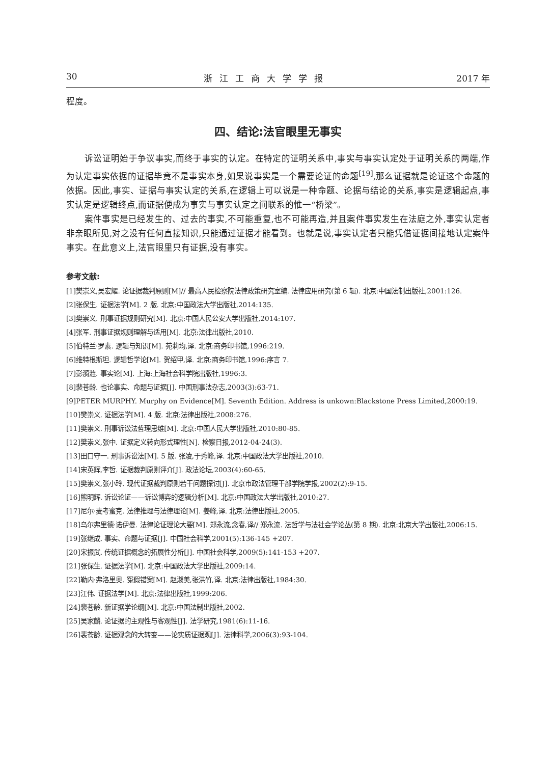30 浙江工商大学学报 2017 年
程度。
四、结论:法官眼里无事实
诉讼证明始于争议事实,而终于事实的认定。在特定的证明关系中,事实与事实认定处于证明关系的两端,作为认定事实依据的证据毕竟不是事实本身,如果说事实是一个需要论证的命题<sup>[19]</sup>,那么证据就是论证这个命题的依据。因此,事实、证据与事实认定的关系,在逻辑上可以说是一种命题、论据与结论的关系,事实是逻辑起点,事实认定是逻辑终点,而证据便成为事实与事实认定之间联系的惟一“桥梁”。
案件事实是已经发生的、过去的事实,不可能重复,也不可能再造,并且案件事实发生在法庭之外,事实认定者非亲眼所见,对之没有任何直接知识,只能通过证据才能看到。也就是说,事实认定者只能凭借证据间接地认定案件事实。在此意义上,法官眼里只有证据,没有事实。
参考文献:
[1]樊崇义,吴宏耀. 论证据裁判原则[M]// 最高人民检察院法律政策研究室编. 法律应用研究(第 6 辑). 北京:中国法制出版社,2001:126.
[2]张保生. 证据法学[M]. 2 版. 北京:中国政法大学出版社,2014:135.
[3]樊崇义. 刑事证据规则研究[M]. 北京:中国人民公安大学出版社,2014:107.
[4]张军. 刑事证据规则理解与适用[M]. 北京:法律出版社,2010.
[5]伯特兰·罗素. 逻辑与知识[M]. 苑莉均,译. 北京:商务印书馆,1996:219.
[6]维特根斯坦. 逻辑哲学论[M]. 贺绍甲,译. 北京:商务印书馆,1996:序言 7.
[7]彭漪涟. 事实论[M]. 上海:上海社会科学院出版社,1996:3.
[8]裴苍龄. 也论事实、命题与证据[J]. 中国刑事法杂志,2003(3):63-71.
[9]PETER MURPHY. Murphy on Evidence[M]. Seventh Edition. Address is unkown:Blackstone Press Limited,2000:19.
[10]樊崇义. 证据法学[M]. 4 版. 北京:法律出版社,2008:276.
[11]樊崇义. 刑事诉讼法哲理思维[M]. 北京:中国人民大学出版社,2010:80-85.
[12]樊崇义,张中. 证据定义转向形式理性[N]. 检察日报,2012-04-24(3).
[13]田口守一. 刑事诉讼法[M]. 5 版. 张凌,于秀峰,译. 北京:中国政法大学出版社,2010.
[14]宋英辉,李哲. 证据裁判原则评介[J]. 政法论坛,2003(4):60-65.
[15]樊崇义,张小玲. 现代证据裁判原则若干问题探讨[J]. 北京市政法管理干部学院学报,2002(2):9-15.
[16]熊明辉. 诉讼论证——诉讼博弈的逻辑分析[M]. 北京:中国政法大学出版社,2010:27.
[17]尼尔·麦考蜜克. 法律推理与法律理论[M]. 姜峰,译. 北京:法律出版社,2005.
[18]乌尔弗里德·诺伊曼. 法律论证理论大要[M]. 郑永流,念春,译// 郑永流. 法哲学与法社会学论丛(第 8 期). 北京:北京大学出版社,2006:15.
[19]张继成. 事实、命题与证据[J]. 中国社会科学,2001(5):136-145 +207.
[20]宋振武. 传统证据概念的拓展性分析[J]. 中国社会科学,2009(5):141-153 +207.
[21]张保生. 证据法学[M]. 北京:中国政法大学出版社,2009:14.
[22]勒内·弗洛里奥. 冤假错案[M]. 赵淑美,张洪竹,译. 北京:法律出版社,1984:30.
[23]江伟. 证据法学[M]. 北京:法律出版社,1999:206.
[24]裴苍龄. 新证据学论纲[M]. 北京:中国法制出版社,2002.
[25]吴家麟. 论证据的主观性与客观性[J]. 法学研究,1981(6):11-16.
[26]裴苍龄. 证据观念的大转变——论实质证据观[J]. 法律科学,2006(3):93-104.